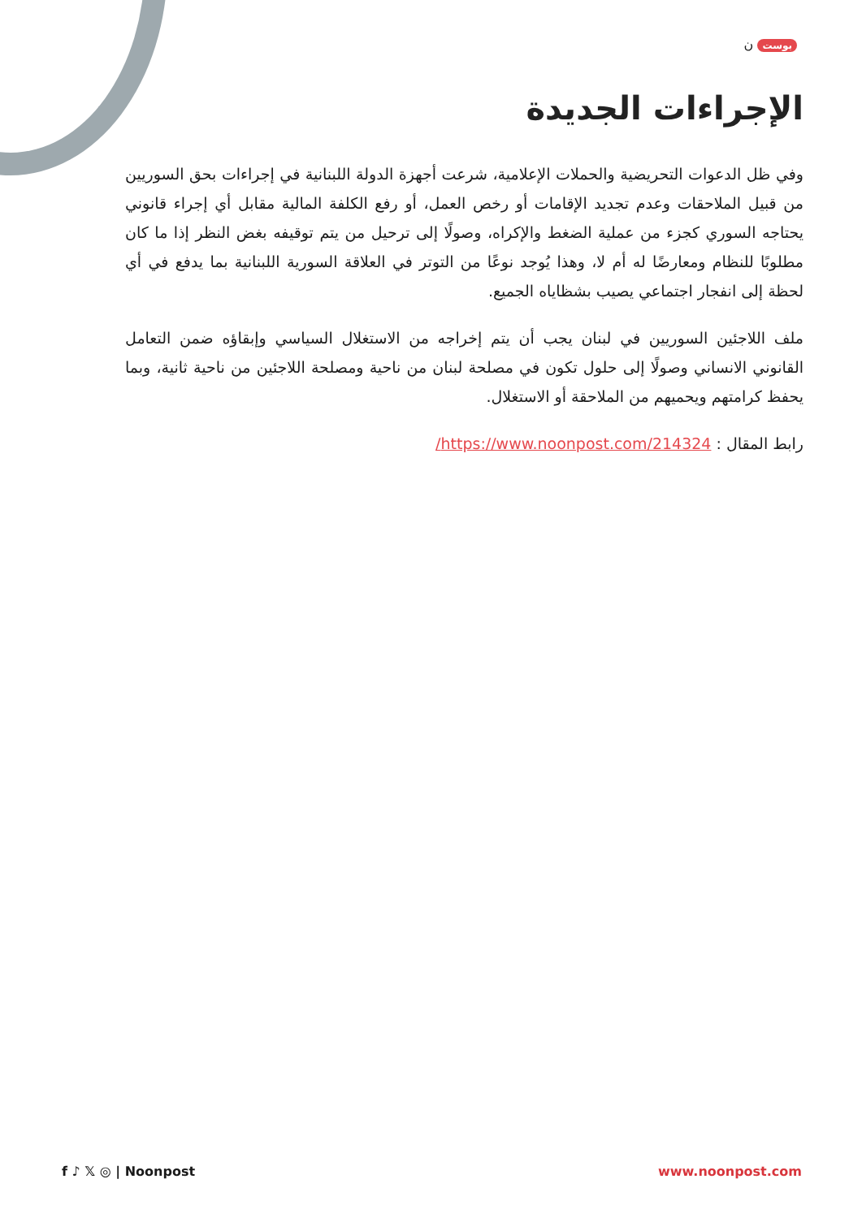بوست ن
الإجراءات الجديدة
وفي ظل الدعوات التحريضية والحملات الإعلامية، شرعت أجهزة الدولة اللبنانية في إجراءات بحق السوريين من قبيل الملاحقات وعدم تجديد الإقامات أو رخص العمل، أو رفع الكلفة المالية مقابل أي إجراء قانوني يحتاجه السوري كجزء من عملية الضغط والإكراه، وصولًا إلى ترحيل من يتم توقيفه بغض النظر إذا ما كان مطلوبًا للنظام ومعارضًا له أم لا، وهذا يُوجد نوعًا من التوتر في العلاقة السورية اللبنانية بما يدفع في أي لحظة إلى انفجار اجتماعي يصيب بشظاياه الجميع.
ملف اللاجئين السوريين في لبنان يجب أن يتم إخراجه من الاستغلال السياسي وإبقاؤه ضمن التعامل القانوني الانساني وصولًا إلى حلول تكون في مصلحة لبنان من ناحية ومصلحة اللاجئين من ناحية ثانية، وبما يحفظ كرامتهم ويحميهم من الملاحقة أو الاستغلال.
رابط المقال : https://www.noonpost.com/214324/
f ♪ 𝕏 ◎ | Noonpost www.noonpost.com